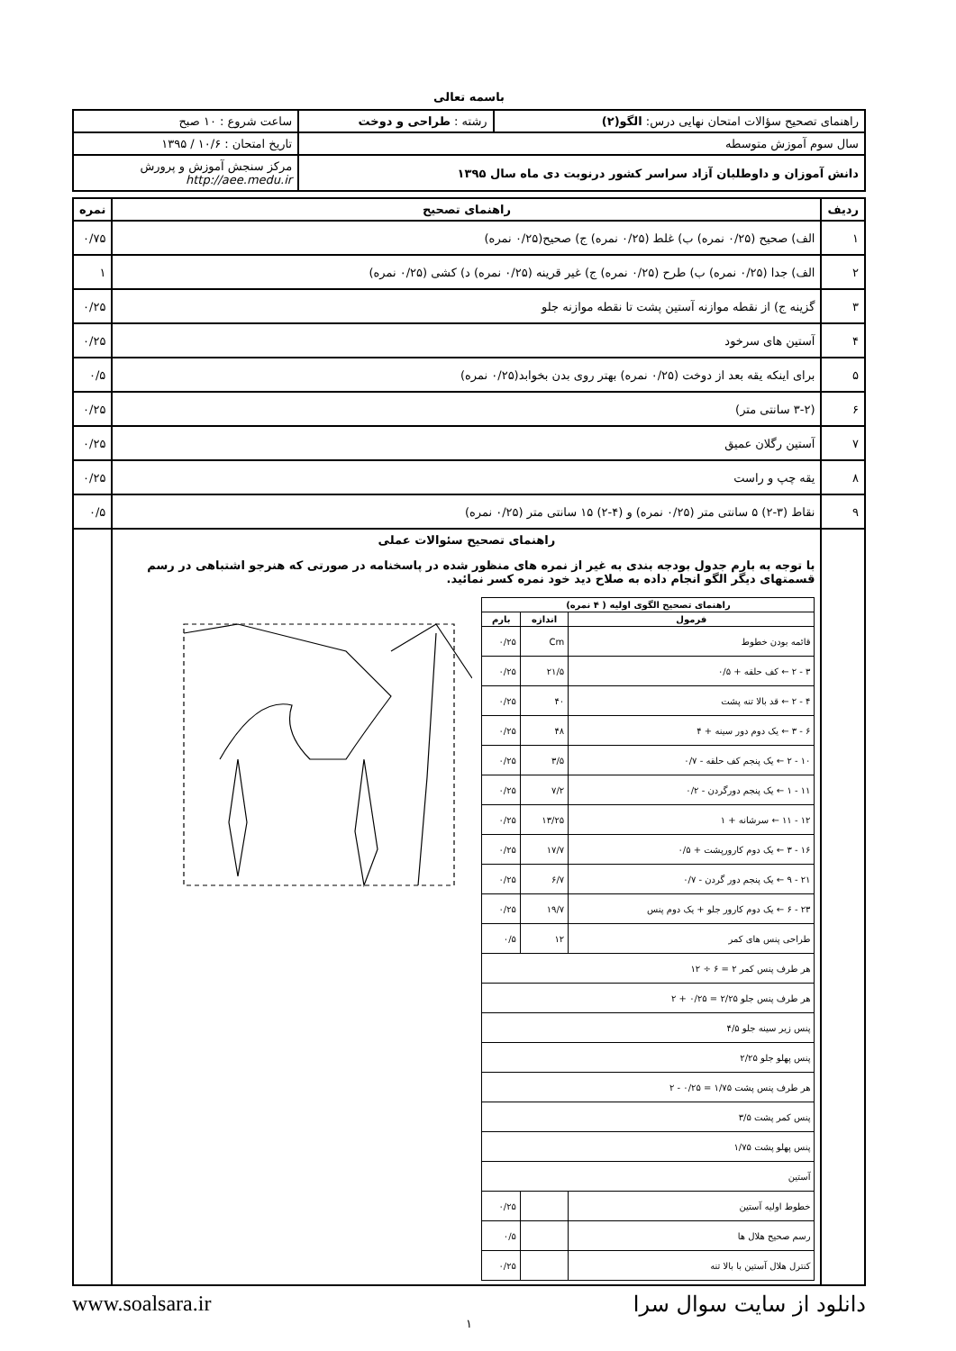باسمه تعالی
| راهنمای تصحیح سؤالات امتحان نهایی درس: الگو(۲) | رشته : طراحی و دوخت | ساعت شروع : ۱۰ صبح |
| سال سوم آموزش متوسطه | | تاریخ امتحان : ۱۰/۶ / ۱۳۹۵ |
| دانش آموزان و داوطلبان آزاد سراسر کشور درنوبت دی ماه سال ۱۳۹۵ | | مرکز سنجش آموزش و پرورش http://aee.medu.ir |
| ردیف | راهنمای تصحیح | نمره |
| --- | --- | --- |
| ۱ | الف) صحیح (۰/۲۵ نمره) ب) غلط (۰/۲۵ نمره) ج) صحیح(۰/۲۵ نمره) | ۰/۷۵ |
| ۲ | الف) جدا (۰/۲۵ نمره) ب) طرح (۰/۲۵ نمره) ج) غیر قرینه (۰/۲۵ نمره) د) کشی (۰/۲۵ نمره) | ۱ |
| ۳ | گزینه ج) از نقطه موازنه آستین پشت تا نقطه موازنه جلو | ۰/۲۵ |
| ۴ | آستین های سرخود | ۰/۲۵ |
| ۵ | برای اینکه یقه بعد از دوخت (۰/۲۵ نمره) بهتر روی بدن بخوابد(۰/۲۵ نمره) | ۰/۵ |
| ۶ | (۳-۲ سانتی متر) | ۰/۲۵ |
| ۷ | آستین رگلان عمیق | ۰/۲۵ |
| ۸ | یقه چپ و راست | ۰/۲۵ |
| ۹ | نقاط (۳-۲) ۵ سانتی متر (۰/۲۵ نمره) و (۴-۲) ۱۵ سانتی متر (۰/۲۵ نمره) | ۰/۵ |
| | راهنمای تصحیح سئوالات عملی با توجه به بارم جدول بودجه بندی به غیر از نمره های منظور شده در پاسخنامه در صورتی که هنرجو اشتباهی در رسم قسمتهای دیگر الگو انجام داده به صلاح دید خود نمره کسر نمائید. / راهنمای تصحیح الگوی اولیه ( ۴ نمره) / / / / --- / --- / --- / / فرمول / اندازه / بارم / / قائمه بودن خطوط / Cm / ۰/۲۵ / / ۳ - ۲ ← کف حلقه + ۰/۵ / ۲۱/۵ / ۰/۲۵ / / ۴ - ۲ ← قد بالا تنه پشت / ۴۰ / ۰/۲۵ / / ۶ - ۳ ← یک دوم دور سینه + ۴ / ۴۸ / ۰/۲۵ / / ۱۰ - ۲ ← یک پنجم کف حلقه - ۰/۷ / ۳/۵ / ۰/۲۵ / / ۱۱ - ۱ ← یک پنجم دورگردن - ۰/۲ / ۷/۲ / ۰/۲۵ / / ۱۲ - ۱۱ ← سرشانه + ۱ / ۱۳/۲۵ / ۰/۲۵ / / ۱۶ - ۳ ← یک دوم کارورپشت + ۰/۵ / ۱۷/۷ / ۰/۲۵ / / ۲۱ - ۹ ← یک پنجم دور گردن - ۰/۷ / ۶/۷ / ۰/۲۵ / / ۲۳ - ۶ ← یک دوم کارور جلو + یک دوم پنس / ۱۹/۷ / ۰/۲۵ / / طراحی پنس های کمر / ۱۲ / ۰/۵ / / هر طرف پنس کمر ۲ = ۶ ÷ ۱۲ / / / / هر طرف پنس جلو ۲/۲۵ = ۰/۲۵ + ۲ / / / / پنس زیر سینه جلو ۴/۵ / / / / پنس پهلو جلو ۲/۲۵ / / / / هر طرف پنس پشت ۱/۷۵ = ۰/۲۵ - ۲ / / / / پنس کمر پشت ۳/۵ / / / / پنس پهلو پشت ۱/۷۵ / / / / آستین / / / / خطوط اولیه آستین / / ۰/۲۵ / / رسم صحیح هلال ها / / ۰/۵ / / کنترل هلال آستین با بالا تنه / / ۰/۲۵ / | |
دانلود از سایت سوال سرا www.soalsara.ir
۱